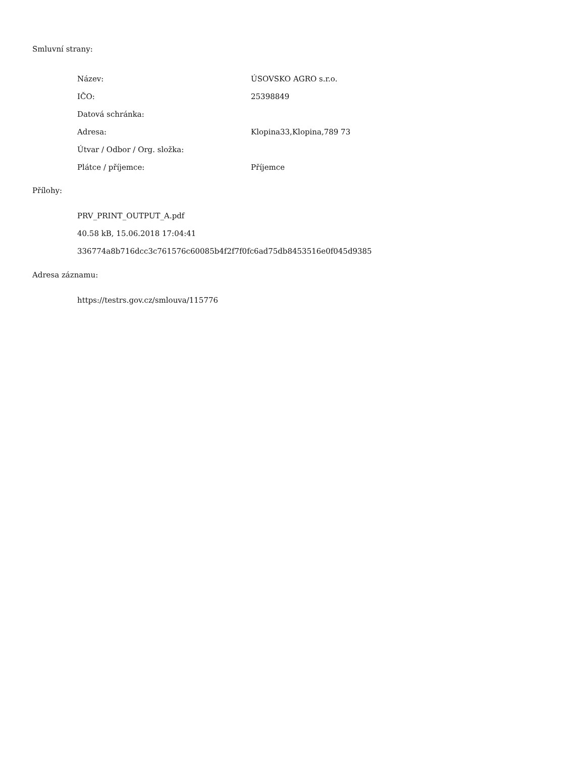Smluvní strany:
| Název: | ÚSOVSKO AGRO s.r.o. |
| IČO: | 25398849 |
| Datová schránka: | |
| Adresa: | Klopina33,Klopina,789 73 |
| Útvar / Odbor / Org. složka: | |
| Plátce / příjemce: | Příjemce |
Přílohy:
PRV_PRINT_OUTPUT_A.pdf
40.58 kB, 15.06.2018 17:04:41
336774a8b716dcc3c761576c60085b4f2f7f0fc6ad75db8453516e0f045d9385
Adresa záznamu:
https://testrs.gov.cz/smlouva/115776